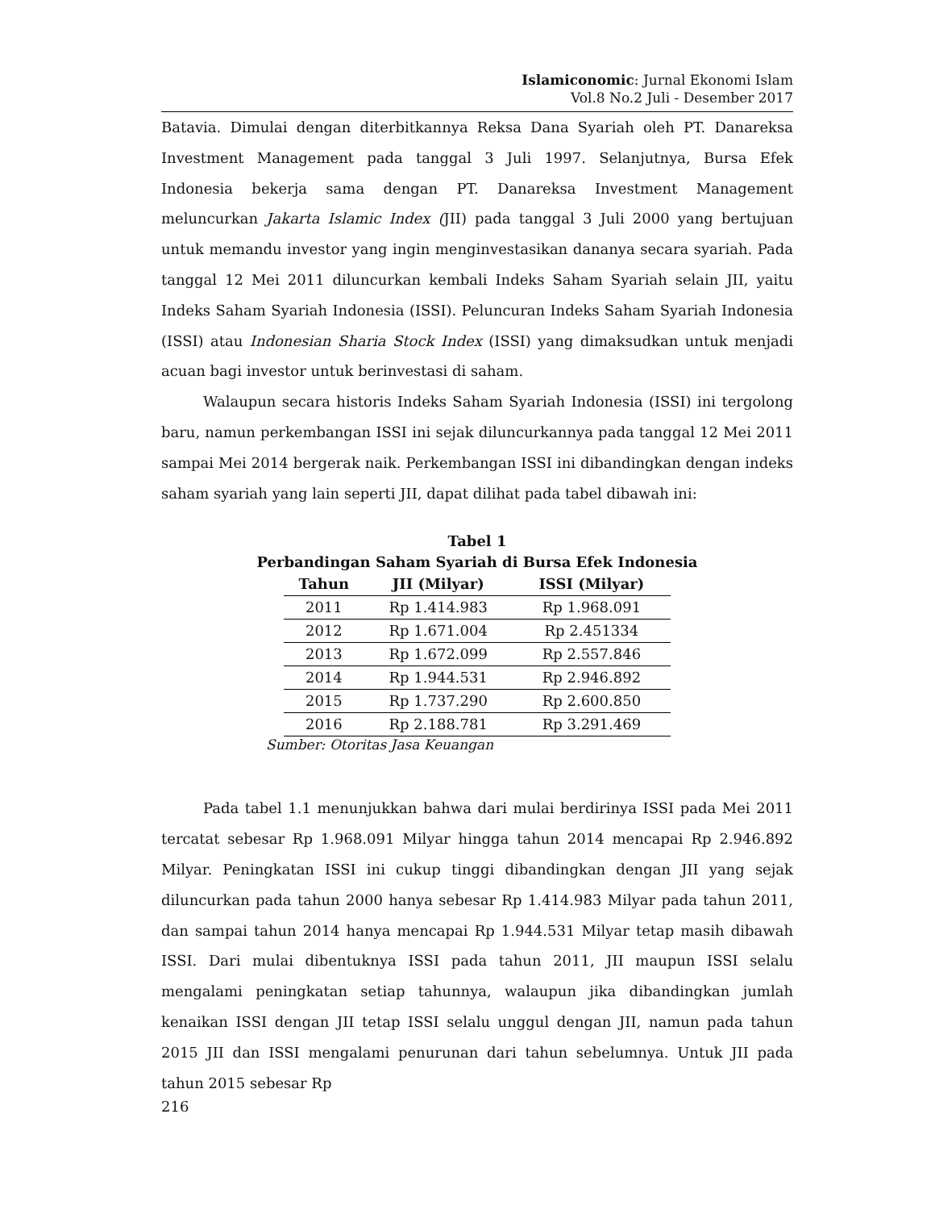Islamiconomic: Jurnal Ekonomi Islam
Vol.8 No.2 Juli - Desember 2017
Batavia. Dimulai dengan diterbitkannya Reksa Dana Syariah oleh PT. Danareksa Investment Management pada tanggal 3 Juli 1997. Selanjutnya, Bursa Efek Indonesia bekerja sama dengan PT. Danareksa Investment Management meluncurkan Jakarta Islamic Index (JII) pada tanggal 3 Juli 2000 yang bertujuan untuk memandu investor yang ingin menginvestasikan dananya secara syariah. Pada tanggal 12 Mei 2011 diluncurkan kembali Indeks Saham Syariah selain JII, yaitu Indeks Saham Syariah Indonesia (ISSI). Peluncuran Indeks Saham Syariah Indonesia (ISSI) atau Indonesian Sharia Stock Index (ISSI) yang dimaksudkan untuk menjadi acuan bagi investor untuk berinvestasi di saham.
Walaupun secara historis Indeks Saham Syariah Indonesia (ISSI) ini tergolong baru, namun perkembangan ISSI ini sejak diluncurkannya pada tanggal 12 Mei 2011 sampai Mei 2014 bergerak naik. Perkembangan ISSI ini dibandingkan dengan indeks saham syariah yang lain seperti JII, dapat dilihat pada tabel dibawah ini:
Tabel 1
Perbandingan Saham Syariah di Bursa Efek Indonesia
| Tahun | JII (Milyar) | ISSI (Milyar) |
| --- | --- | --- |
| 2011 | Rp 1.414.983 | Rp 1.968.091 |
| 2012 | Rp 1.671.004 | Rp 2.451334 |
| 2013 | Rp 1.672.099 | Rp 2.557.846 |
| 2014 | Rp 1.944.531 | Rp 2.946.892 |
| 2015 | Rp 1.737.290 | Rp 2.600.850 |
| 2016 | Rp 2.188.781 | Rp 3.291.469 |
Sumber: Otoritas Jasa Keuangan
Pada tabel 1.1 menunjukkan bahwa dari mulai berdirinya ISSI pada Mei 2011 tercatat sebesar Rp 1.968.091 Milyar hingga tahun 2014 mencapai Rp 2.946.892 Milyar. Peningkatan ISSI ini cukup tinggi dibandingkan dengan JII yang sejak diluncurkan pada tahun 2000 hanya sebesar Rp 1.414.983 Milyar pada tahun 2011, dan sampai tahun 2014 hanya mencapai Rp 1.944.531 Milyar tetap masih dibawah ISSI. Dari mulai dibentuknya ISSI pada tahun 2011, JII maupun ISSI selalu mengalami peningkatan setiap tahunnya, walaupun jika dibandingkan jumlah kenaikan ISSI dengan JII tetap ISSI selalu unggul dengan JII, namun pada tahun 2015 JII dan ISSI mengalami penurunan dari tahun sebelumnya. Untuk JII pada tahun 2015 sebesar Rp
216